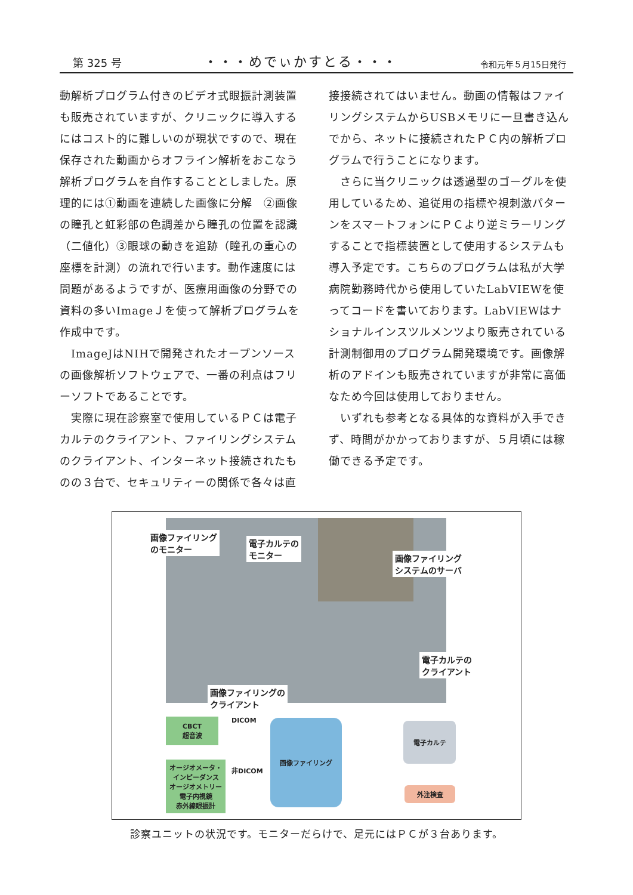第 325 号 ・・・めでぃかすとる・・・ 令和元年５月15日発行
動解析プログラム付きのビデオ式眼振計測装置も販売されていますが、クリニックに導入するにはコスト的に難しいのが現状ですので、現在保存された動画からオフライン解析をおこなう解析プログラムを自作することとしました。原理的には①動画を連続した画像に分解　②画像の瞳孔と虹彩部の色調差から瞳孔の位置を認識（二値化）③眼球の動きを追跡（瞳孔の重心の座標を計測）の流れで行います。動作速度には問題があるようですが、医療用画像の分野での資料の多いImageＪを使って解析プログラムを作成中です。
　ImageJはNIHで開発されたオープンソースの画像解析ソフトウェアで、一番の利点はフリーソフトであることです。
　実際に現在診察室で使用しているＰＣは電子カルテのクライアント、ファイリングシステムのクライアント、インターネット接続されたものの３台で、セキュリティーの関係で各々は直
接接続されてはいません。動画の情報はファイリングシステムからUSBメモリに一旦書き込んでから、ネットに接続されたＰＣ内の解析プログラムで行うことになります。
　さらに当クリニックは透過型のゴーグルを使用しているため、追従用の指標や視刺激パターンをスマートフォンにＰＣより逆ミラーリングすることで指標装置として使用するシステムも導入予定です。こちらのプログラムは私が大学病院勤務時代から使用していたLabVIEWを使ってコードを書いております。LabVIEWはナショナルインスツルメンツより販売されている計測制御用のプログラム開発環境です。画像解析のアドインも販売されていますが非常に高価なため今回は使用しておりません。
　いずれも参考となる具体的な資料が入手できず、時間がかかっておりますが、５月頃には稼働できる予定です。
画像ファイリング
のモニター
電子カルテの
モニター
画像ファイリング
システムのサーバ
電子カルテの
クライアント
画像ファイリングの
クライアント
CBCT
超音波
DICOM 画像ファイリング 電子カルテ
オージオメータ・
インピーダンス
オージオメトリー
電子内視鏡
赤外線眼振計
非DICOM
外注検査
診察ユニットの状況です。モニターだらけで、足元にはＰＣが３台あります。